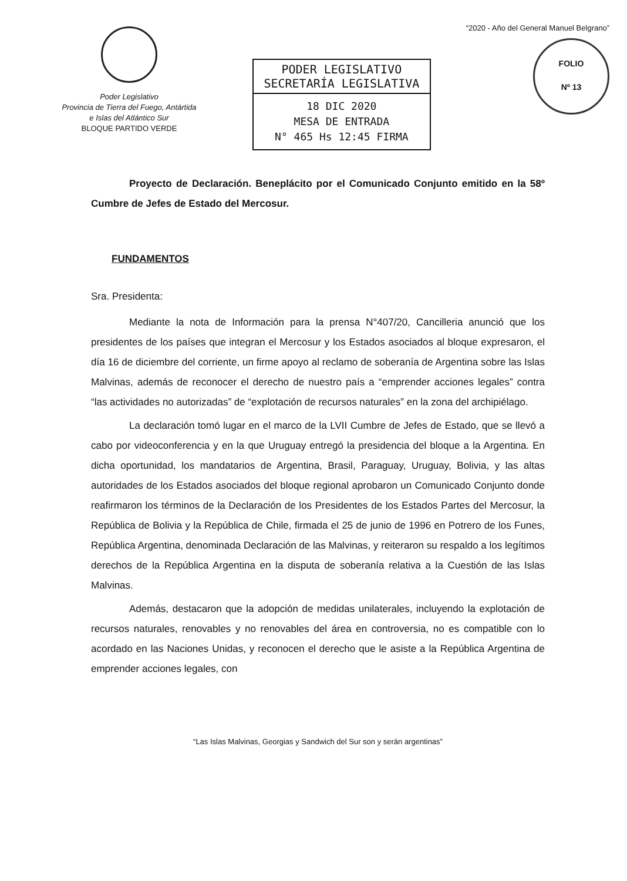Poder Legislativo
Provincia de Tierra del Fuego, Antártida
e Islas del Atlántico Sur
BLOQUE PARTIDO VERDE
PODER LEGISLATIVO
SECRETARÍA LEGISLATIVA
18 DIC 2020
MESA DE ENTRADA
N° 465 Hs 12:45 FIRMA
“2020 - Año del General Manuel Belgrano”
FOLIO
Nº 13
Proyecto de Declaración. Beneplácito por el Comunicado Conjunto emitido en la 58º Cumbre de Jefes de Estado del Mercosur.
FUNDAMENTOS
Sra. Presidenta:
Mediante la nota de Información para la prensa N°407/20, Cancilleria anunció que los presidentes de los países que integran el Mercosur y los Estados asociados al bloque expresaron, el día 16 de diciembre del corriente, un firme apoyo al reclamo de soberanía de Argentina sobre las Islas Malvinas, además de reconocer el derecho de nuestro país a “emprender acciones legales” contra “las actividades no autorizadas” de “explotación de recursos naturales” en la zona del archipiélago.
La declaración tomó lugar en el marco de la LVII Cumbre de Jefes de Estado, que se llevó a cabo por videoconferencia y en la que Uruguay entregó la presidencia del bloque a la Argentina. En dicha oportunidad, los mandatarios de Argentina, Brasil, Paraguay, Uruguay, Bolivia, y las altas autoridades de los Estados asociados del bloque regional aprobaron un Comunicado Conjunto donde reafirmaron los términos de la Declaración de los Presidentes de los Estados Partes del Mercosur, la República de Bolivia y la República de Chile, firmada el 25 de junio de 1996 en Potrero de los Funes, República Argentina, denominada Declaración de las Malvinas, y reiteraron su respaldo a los legítimos derechos de la República Argentina en la disputa de soberanía relativa a la Cuestión de las Islas Malvinas.
Además, destacaron que la adopción de medidas unilaterales, incluyendo la explotación de recursos naturales, renovables y no renovables del área en controversia, no es compatible con lo acordado en las Naciones Unidas, y reconocen el derecho que le asiste a la República Argentina de emprender acciones legales, con
“Las Islas Malvinas, Georgias y Sandwich del Sur son y serán argentinas”